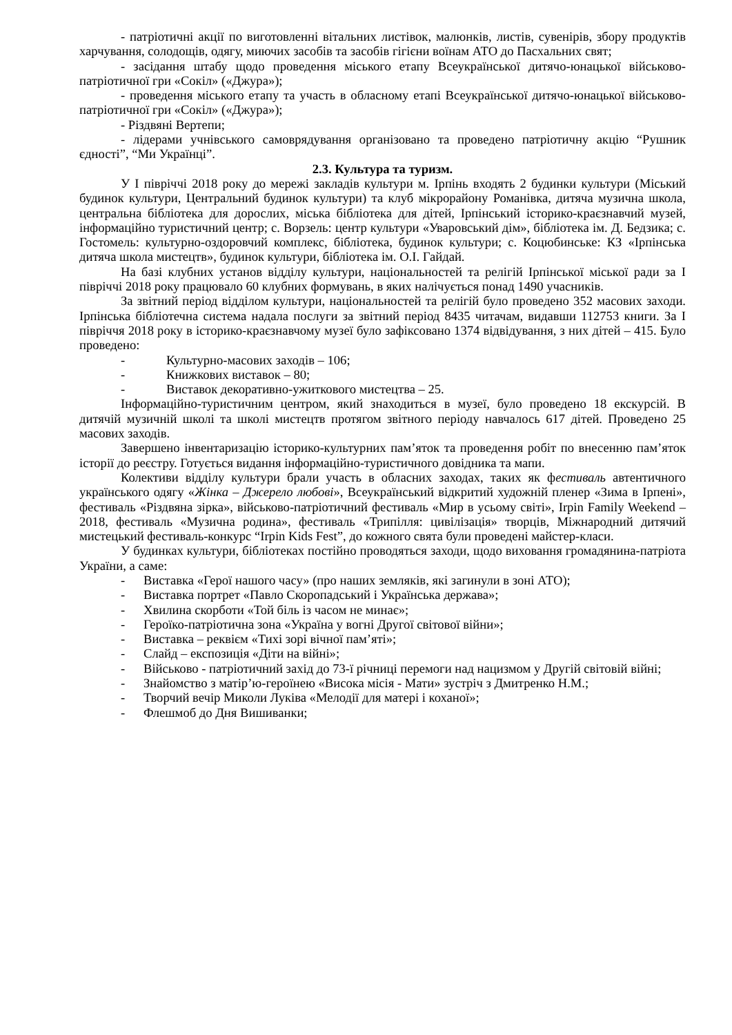- патріотичні акції по виготовленні вітальних листівок, малюнків, листів, сувенірів, збору продуктів харчування, солодощів, одягу, миючих засобів та засобів гігієни воїнам АТО до Пасхальних свят;
- засідання штабу щодо проведення міського етапу Всеукраїнської дитячо-юнацької військово-патріотичної гри «Сокіл» («Джура»);
- проведення міського етапу та участь в обласному етапі Всеукраїнської дитячо-юнацької військово-патріотичної гри «Сокіл» («Джура»);
- Різдвяні Вертепи;
- лідерами учнівського самоврядування організовано та проведено патріотичну акцію “Рушник єдності”, “Ми Українці”.
2.3. Культура та туризм.
У І півріччі 2018 року до мережі закладів культури м. Ірпінь входять 2 будинки культури (Міський будинок культури, Центральний будинок культури) та клуб мікрорайону Романівка, дитяча музична школа, центральна бібліотека для дорослих, міська бібліотека для дітей, Ірпінський історико-краєзнавчий музей, інформаційно туристичний центр; с. Ворзель: центр культури «Уваровський дім», бібліотека ім. Д. Бедзика; с. Гостомель: культурно-оздоровчий комплекс, бібліотека, будинок культури; с. Коцюбинське: КЗ «Ірпінська дитяча школа мистецтв», будинок культури, бібліотека ім. О.І. Гайдай.
На базі клубних установ відділу культури, національностей та релігій Ірпінської міської ради за І півріччі 2018 року працювало 60 клубних формувань, в яких налічується понад 1490 учасників.
За звітний період відділом культури, національностей та релігій було проведено 352 масових заходи. Ірпінська бібліотечна система надала послуги за звітний період 8435 читачам, видавши 112753 книги. За І півріччя 2018 року в історико-краєзнавчому музеї було зафіксовано 1374 відвідування, з них дітей – 415. Було проведено:
- Культурно-масових заходів – 106;
- Книжкових виставок – 80;
- Виставок декоративно-ужиткового мистецтва – 25.
Інформаційно-туристичним центром, який знаходиться в музеї, було проведено 18 екскурсій. В дитячій музичній школі та школі мистецтв протягом звітного періоду навчалось 617 дітей. Проведено 25 масових заходів.
Завершено інвентаризацію історико-культурних пам’яток та проведення робіт по внесенню пам’яток історії до реєстру. Готується видання інформаційно-туристичного довідника та мапи.
Колективи відділу культури брали участь в обласних заходах, таких як фестиваль автентичного українського одягу «Жінка – Джерело любові», Всеукраїнський відкритий художній пленер «Зима в Ірпені», фестиваль «Різдвяна зірка», військово-патріотичний фестиваль «Мир в усьому світі», Irpin Family Weekend – 2018, фестиваль «Музична родина», фестиваль «Трипілля: цивілізація» творців, Міжнародний дитячий мистецький фестиваль-конкурс “Irpin Kids Fest”, до кожного свята були проведені майстер-класи.
У будинках культури, бібліотеках постійно проводяться заходи, щодо виховання громадянина-патріота України, а саме:
- Виставка «Герої нашого часу» (про наших земляків, які загинули в зоні АТО);
- Виставка портрет «Павло Скоропадський і Українська держава»;
- Хвилина скорботи «Той біль із часом не минає»;
- Героїко-патріотична зона «Україна у вогні Другої світової війни»;
- Виставка – реквієм «Тихі зорі вічної пам’яті»;
- Слайд – експозиція «Діти на війні»;
- Військово - патріотичний захід до 73-ї річниці перемоги над нацизмом у Другій світовій війні;
- Знайомство з матір’ю-героїнею «Висока місія - Мати» зустріч з Дмитренко Н.М.;
- Творчий вечір Миколи Луківа «Мелодії для матері і коханої»;
- Флешмоб до Дня Вишиванки;